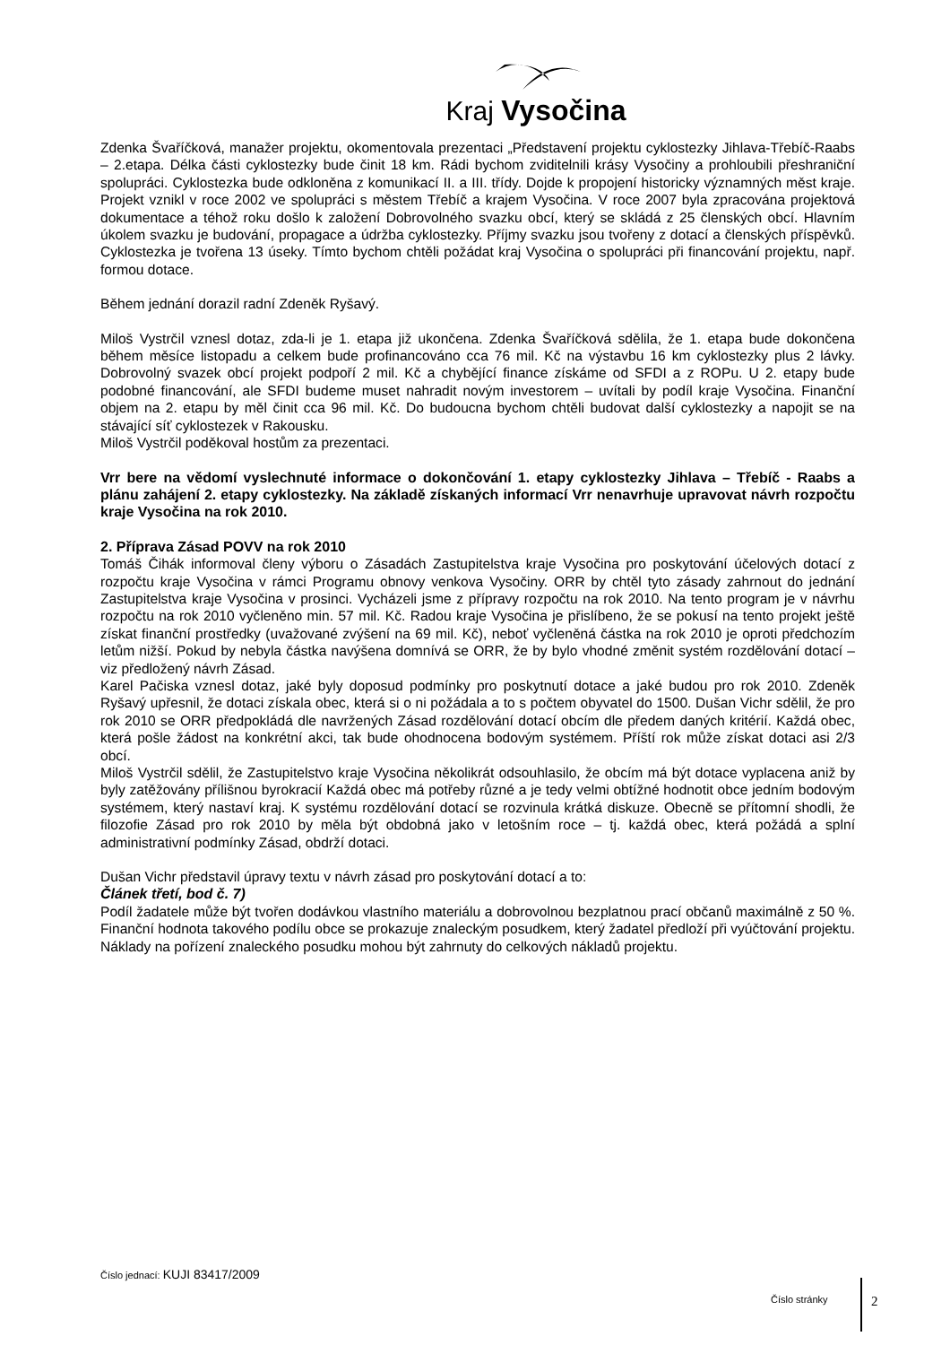Kraj Vysočina
Zdenka Švaříčková, manažer projektu, okomentovala prezentaci „Představení projektu cyklostezky Jihlava-Třebíč-Raabs – 2.etapa. Délka části cyklostezky bude činit 18 km. Rádi bychom zviditelnili krásy Vysočiny a prohloubili přeshraniční spolupráci. Cyklostezka bude odkloněna z komunikací II. a III. třídy. Dojde k propojení historicky významných měst kraje. Projekt vznikl v roce 2002 ve spolupráci s městem Třebíč a krajem Vysočina. V roce 2007 byla zpracována projektová dokumentace a téhož roku došlo k založení Dobrovolného svazku obcí, který se skládá z 25 členských obcí. Hlavním úkolem svazku je budování, propagace a údržba cyklostezky. Příjmy svazku jsou tvořeny z dotací a členských příspěvků. Cyklostezka je tvořena 13 úseky. Tímto bychom chtěli požádat kraj Vysočina o spolupráci při financování projektu, např. formou dotace.
Během jednání dorazil radní Zdeněk Ryšavý.
Miloš Vystrčil vznesl dotaz, zda-li je 1. etapa již ukončena. Zdenka Švaříčková sdělila, že 1. etapa bude dokončena během měsíce listopadu a celkem bude profinancováno cca 76 mil. Kč na výstavbu 16 km cyklostezky plus 2 lávky. Dobrovolný svazek obcí projekt podpoří 2 mil. Kč a chybějící finance získáme od SFDI a z ROPu. U 2. etapy bude podobné financování, ale SFDI budeme muset nahradit novým investorem – uvítali by podíl kraje Vysočina. Finanční objem na 2. etapu by měl činit cca 96 mil. Kč. Do budoucna bychom chtěli budovat další cyklostezky a napojit se na stávající síť cyklostezek v Rakousku.
Miloš Vystrčil poděkoval hostům za prezentaci.
Vrr bere na vědomí vyslechnuté informace o dokončování 1. etapy cyklostezky Jihlava – Třebíč - Raabs a plánu zahájení 2. etapy cyklostezky. Na základě získaných informací Vrr nenavrhuje upravovat návrh rozpočtu kraje Vysočina na rok 2010.
2. Příprava Zásad POVV na rok 2010
Tomáš Čihák informoval členy výboru o Zásadách Zastupitelstva kraje Vysočina pro poskytování účelových dotací z rozpočtu kraje Vysočina v rámci Programu obnovy venkova Vysočiny. ORR by chtěl tyto zásady zahrnout do jednání Zastupitelstva kraje Vysočina v prosinci. Vycházeli jsme z přípravy rozpočtu na rok 2010. Na tento program je v návrhu rozpočtu na rok 2010 vyčleněno min. 57 mil. Kč. Radou kraje Vysočina je přislíbeno, že se pokusí na tento projekt ještě získat finanční prostředky (uvažované zvýšení na 69 mil. Kč), neboť vyčleněná částka na rok 2010 je oproti předchozím letům nižší. Pokud by nebyla částka navýšena domnívá se ORR, že by bylo vhodné změnit systém rozdělování dotací – viz předložený návrh Zásad.
Karel Pačiska vznesl dotaz, jaké byly doposud podmínky pro poskytnutí dotace a jaké budou pro rok 2010. Zdeněk Ryšavý upřesnil, že dotaci získala obec, která si o ni požádala a to s počtem obyvatel do 1500. Dušan Vichr sdělil, že pro rok 2010 se ORR předpokládá dle navržených Zásad rozdělování dotací obcím dle předem daných kritérií. Každá obec, která pošle žádost na konkrétní akci, tak bude ohodnocena bodovým systémem. Příští rok může získat dotaci asi 2/3 obcí.
Miloš Vystrčil sdělil, že Zastupitelstvo kraje Vysočina několikrát odsouhlasilo, že obcím má být dotace vyplacena aniž by byly zatěžovány přílišnou byrokracií Každá obec má potřeby různé a je tedy velmi obtížné hodnotit obce jedním bodovým systémem, který nastaví kraj. K systému rozdělování dotací se rozvinula krátká diskuze. Obecně se přítomní shodli, že filozofie Zásad pro rok 2010 by měla být obdobná jako v letošním roce – tj. každá obec, která požádá a splní administrativní podmínky Zásad, obdrží dotaci.
Dušan Vichr představil úpravy textu v návrh zásad pro poskytování dotací a to:
Článek třetí, bod č. 7)
Podíl žadatele může být tvořen dodávkou vlastního materiálu a dobrovolnou bezplatnou prací občanů maximálně z 50 %. Finanční hodnota takového podílu obce se prokazuje znaleckým posudkem, který žadatel předloží při vyúčtování projektu. Náklady na pořízení znaleckého posudku mohou být zahrnuty do celkových nákladů projektu.
Číslo jednací: KUJI 83417/2009
Číslo stránky 2